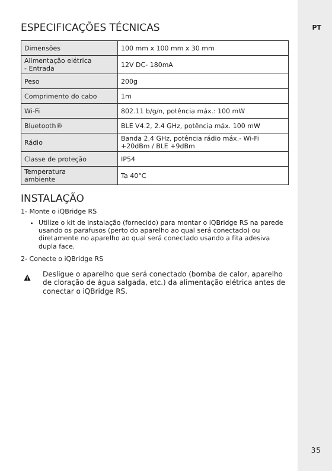PT
ESPECIFICAÇÕES TÉCNICAS
| Dimensões | 100 mm x 100 mm x 30 mm |
| Alimentação elétrica - Entrada | 12V DC- 180mA |
| Peso | 200g |
| Comprimento do cabo | 1m |
| Wi-Fi | 802.11 b/g/n, potência máx.: 100 mW |
| Bluetooth® | BLE V4.2, 2.4 GHz, potência máx. 100 mW |
| Rádio | Banda 2.4 GHz, potência rádio máx.- Wi-Fi +20dBm / BLE +9dBm |
| Classe de proteção | IP54 |
| Temperatura ambiente | Ta 40°C |
INSTALAÇÃO
1- Monte o iQBridge RS
Utilize o kit de instalação (fornecido) para montar o iQBridge RS na parede usando os parafusos (perto do aparelho ao qual será conectado) ou diretamente no aparelho ao qual será conectado usando a fita adesiva dupla face.
2- Conecte o iQBridge RS
Desligue o aparelho que será conectado (bomba de calor, aparelho de cloração de água salgada, etc.) da alimentação elétrica antes de conectar o iQBridge RS.
35